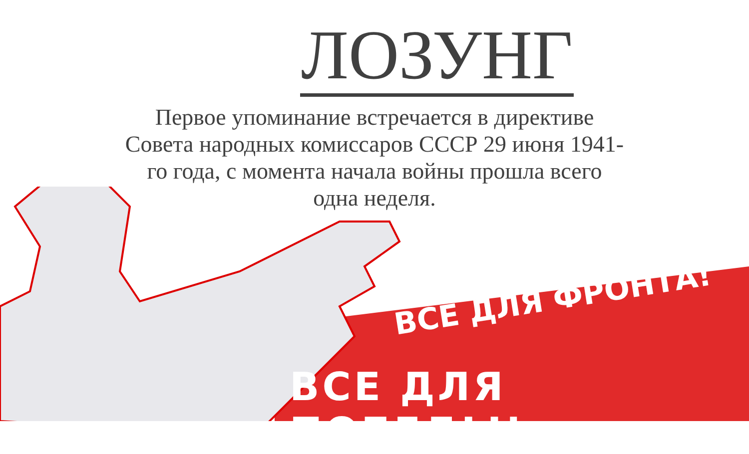ЛОЗУНГ
Первое упоминание встречается в директиве Совета народных комиссаров СССР 29 июня 1941-го года, с момента начала войны прошла всего одна неделя.
ВСЕ ДЛЯ ФРОНТА!
ВСЕ ДЛЯ ПОБЕДЫ!